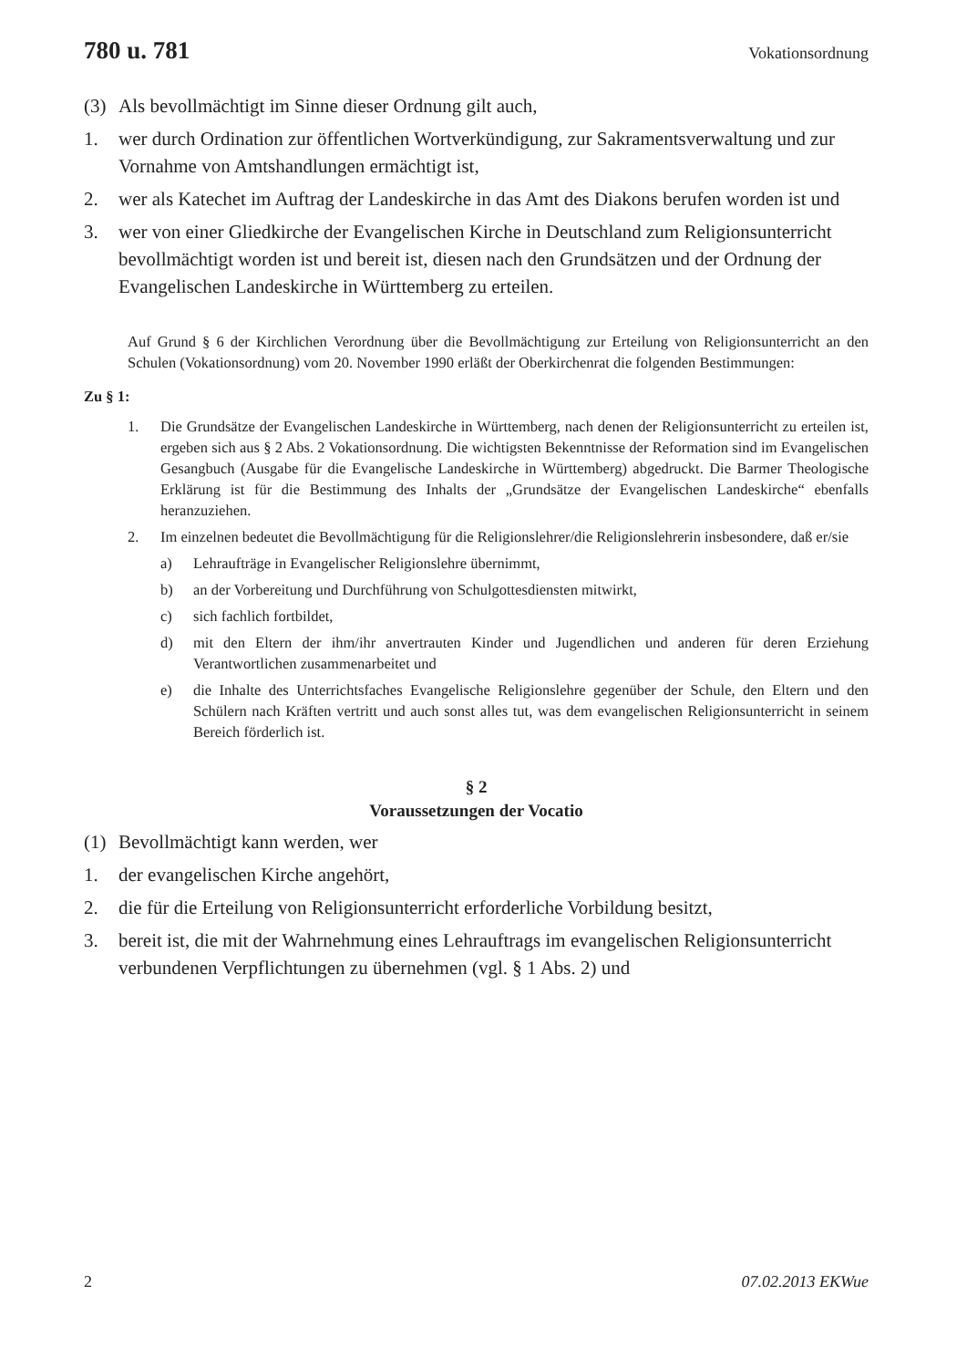780 u. 781 Vokationsordnung
(3) Als bevollmächtigt im Sinne dieser Ordnung gilt auch,
1. wer durch Ordination zur öffentlichen Wortverkündigung, zur Sakramentsverwaltung und zur Vornahme von Amtshandlungen ermächtigt ist,
2. wer als Katechet im Auftrag der Landeskirche in das Amt des Diakons berufen worden ist und
3. wer von einer Gliedkirche der Evangelischen Kirche in Deutschland zum Religionsunterricht bevollmächtigt worden ist und bereit ist, diesen nach den Grundsätzen und der Ordnung der Evangelischen Landeskirche in Württemberg zu erteilen.
Auf Grund § 6 der Kirchlichen Verordnung über die Bevollmächtigung zur Erteilung von Religionsunterricht an den Schulen (Vokationsordnung) vom 20. November 1990 erläßt der Oberkirchenrat die folgenden Bestimmungen:
Zu § 1:
1. Die Grundsätze der Evangelischen Landeskirche in Württemberg, nach denen der Religionsunterricht zu erteilen ist, ergeben sich aus § 2 Abs. 2 Vokationsordnung. Die wichtigsten Bekenntnisse der Reformation sind im Evangelischen Gesangbuch (Ausgabe für die Evangelische Landeskirche in Württemberg) abgedruckt. Die Barmer Theologische Erklärung ist für die Bestimmung des Inhalts der „Grundsätze der Evangelischen Landeskirche“ ebenfalls heranzuziehen.
2. Im einzelnen bedeutet die Bevollmächtigung für die Religionslehrer/die Religionslehrerin insbesondere, daß er/sie
a) Lehraufträge in Evangelischer Religionslehre übernimmt,
b) an der Vorbereitung und Durchführung von Schulgottesdiensten mitwirkt,
c) sich fachlich fortbildet,
d) mit den Eltern der ihm/ihr anvertrauten Kinder und Jugendlichen und anderen für deren Erziehung Verantwortlichen zusammenarbeitet und
e) die Inhalte des Unterrichtsfaches Evangelische Religionslehre gegenüber der Schule, den Eltern und den Schülern nach Kräften vertritt und auch sonst alles tut, was dem evangelischen Religionsunterricht in seinem Bereich förderlich ist.
§ 2
Voraussetzungen der Vocatio
(1) Bevollmächtigt kann werden, wer
1. der evangelischen Kirche angehört,
2. die für die Erteilung von Religionsunterricht erforderliche Vorbildung besitzt,
3. bereit ist, die mit der Wahrnehmung eines Lehrauftrags im evangelischen Religionsunterricht verbundenen Verpflichtungen zu übernehmen (vgl. § 1 Abs. 2) und
2 07.02.2013 EKWue